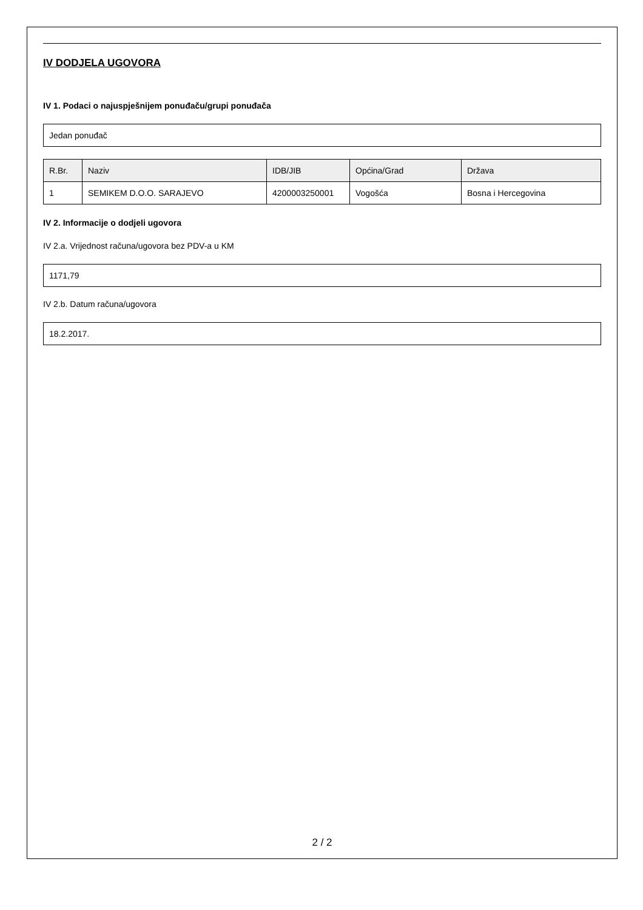IV DODJELA UGOVORA
IV 1. Podaci o najuspješnijem ponuđaču/grupi ponuđača
Jedan ponuđač
| R.Br. | Naziv | IDB/JIB | Općina/Grad | Država |
| --- | --- | --- | --- | --- |
| 1 | SEMIKEM D.O.O. SARAJEVO | 4200003250001 | Vogošća | Bosna i Hercegovina |
IV 2. Informacije o dodjeli ugovora
IV 2.a. Vrijednost računa/ugovora bez PDV-a u KM
1171,79
IV 2.b. Datum računa/ugovora
18.2.2017.
2 / 2